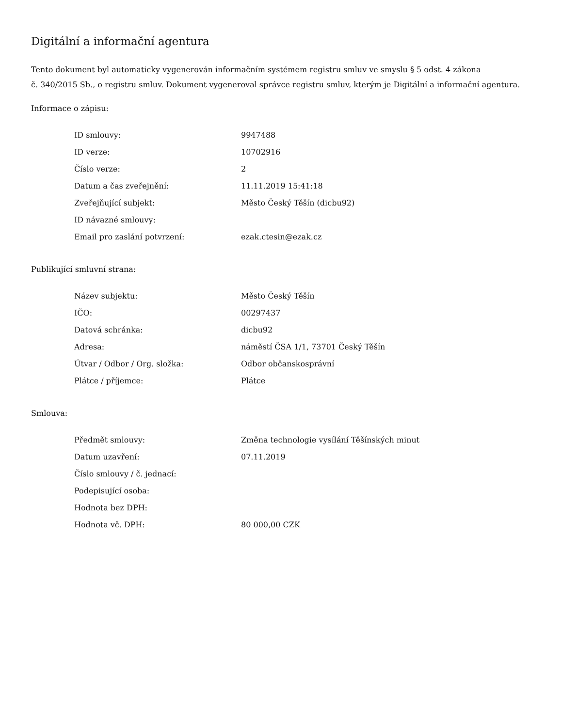Digitální a informační agentura
Tento dokument byl automaticky vygenerován informačním systémem registru smluv ve smyslu § 5 odst. 4 zákona
č. 340/2015 Sb., o registru smluv. Dokument vygeneroval správce registru smluv, kterým je Digitální a informační agentura.
Informace o zápisu:
| ID smlouvy: | 9947488 |
| ID verze: | 10702916 |
| Číslo verze: | 2 |
| Datum a čas zveřejnění: | 11.11.2019 15:41:18 |
| Zveřejňující subjekt: | Město Český Těšín (dicbu92) |
| ID návazné smlouvy: | |
| Email pro zaslání potvrzení: | ezak.ctesin@ezak.cz |
Publikující smluvní strana:
| Název subjektu: | Město Český Těšín |
| IČO: | 00297437 |
| Datová schránka: | dicbu92 |
| Adresa: | náměstí ČSA 1/1, 73701 Český Těšín |
| Útvar / Odbor / Org. složka: | Odbor občanskosprávní |
| Plátce / příjemce: | Plátce |
Smlouva:
| Předmět smlouvy: | Změna technologie vysílání Těšínských minut |
| Datum uzavření: | 07.11.2019 |
| Číslo smlouvy / č. jednací: | |
| Podepisující osoba: | |
| Hodnota bez DPH: | |
| Hodnota vč. DPH: | 80 000,00 CZK |